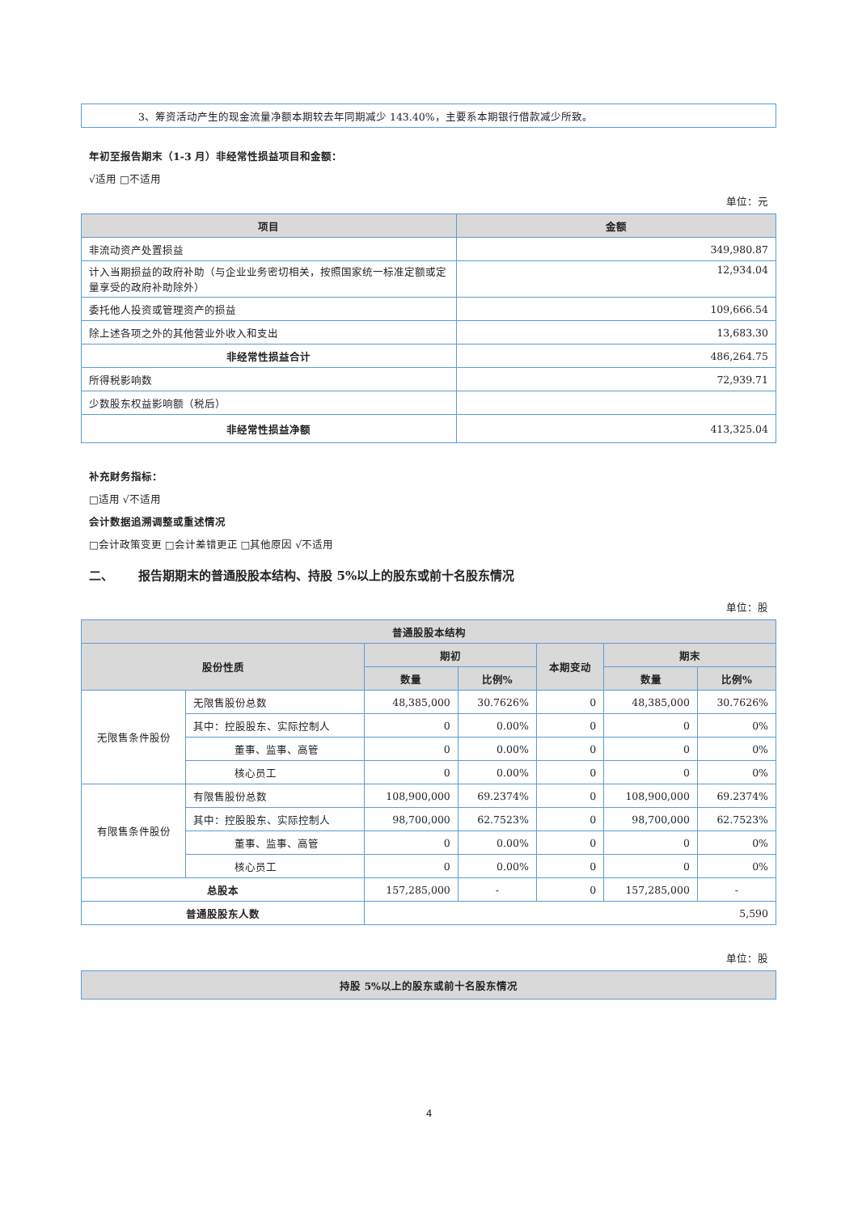| 3、筹资活动产生的现金流量净额本期较去年同期减少 143.40%，主要系本期银行借款减少所致。 |
年初至报告期末（1-3 月）非经常性损益项目和金额：
√适用 □不适用
单位：元
| 项目 | 金额 |
| --- | --- |
| 非流动资产处置损益 | 349,980.87 |
| 计入当期损益的政府补助（与企业业务密切相关，按照国家统一标准定额或定量享受的政府补助除外） | 12,934.04 |
| 委托他人投资或管理资产的损益 | 109,666.54 |
| 除上述各项之外的其他营业外收入和支出 | 13,683.30 |
| 非经常性损益合计 | 486,264.75 |
| 所得税影响数 | 72,939.71 |
| 少数股东权益影响额（税后） | |
| 非经常性损益净额 | 413,325.04 |
补充财务指标：
□适用 √不适用
会计数据追溯调整或重述情况
□会计政策变更 □会计差错更正 □其他原因 √不适用
二、 报告期期末的普通股股本结构、持股 5%以上的股东或前十名股东情况
单位：股
| 普通股股本结构 | | | | | | |
| --- | --- | --- | --- | --- | --- | --- |
| 股份性质 | | 期初 | | 本期变动 | 期末 | |
| | | 数量 | 比例% | | 数量 | 比例% |
| 无限售条件股份 | 无限售股份总数 | 48,385,000 | 30.7626% | 0 | 48,385,000 | 30.7626% |
| | 其中：控股股东、实际控制人 | 0 | 0.00% | 0 | 0 | 0% |
| | 董事、监事、高管 | 0 | 0.00% | 0 | 0 | 0% |
| | 核心员工 | 0 | 0.00% | 0 | 0 | 0% |
| 有限售条件股份 | 有限售股份总数 | 108,900,000 | 69.2374% | 0 | 108,900,000 | 69.2374% |
| | 其中：控股股东、实际控制人 | 98,700,000 | 62.7523% | 0 | 98,700,000 | 62.7523% |
| | 董事、监事、高管 | 0 | 0.00% | 0 | 0 | 0% |
| | 核心员工 | 0 | 0.00% | 0 | 0 | 0% |
| 总股本 | | 157,285,000 | - | 0 | 157,285,000 | - |
| 普通股股东人数 | | 5,590 | | | | |
单位：股
| 持股 5%以上的股东或前十名股东情况 |
| --- |
4